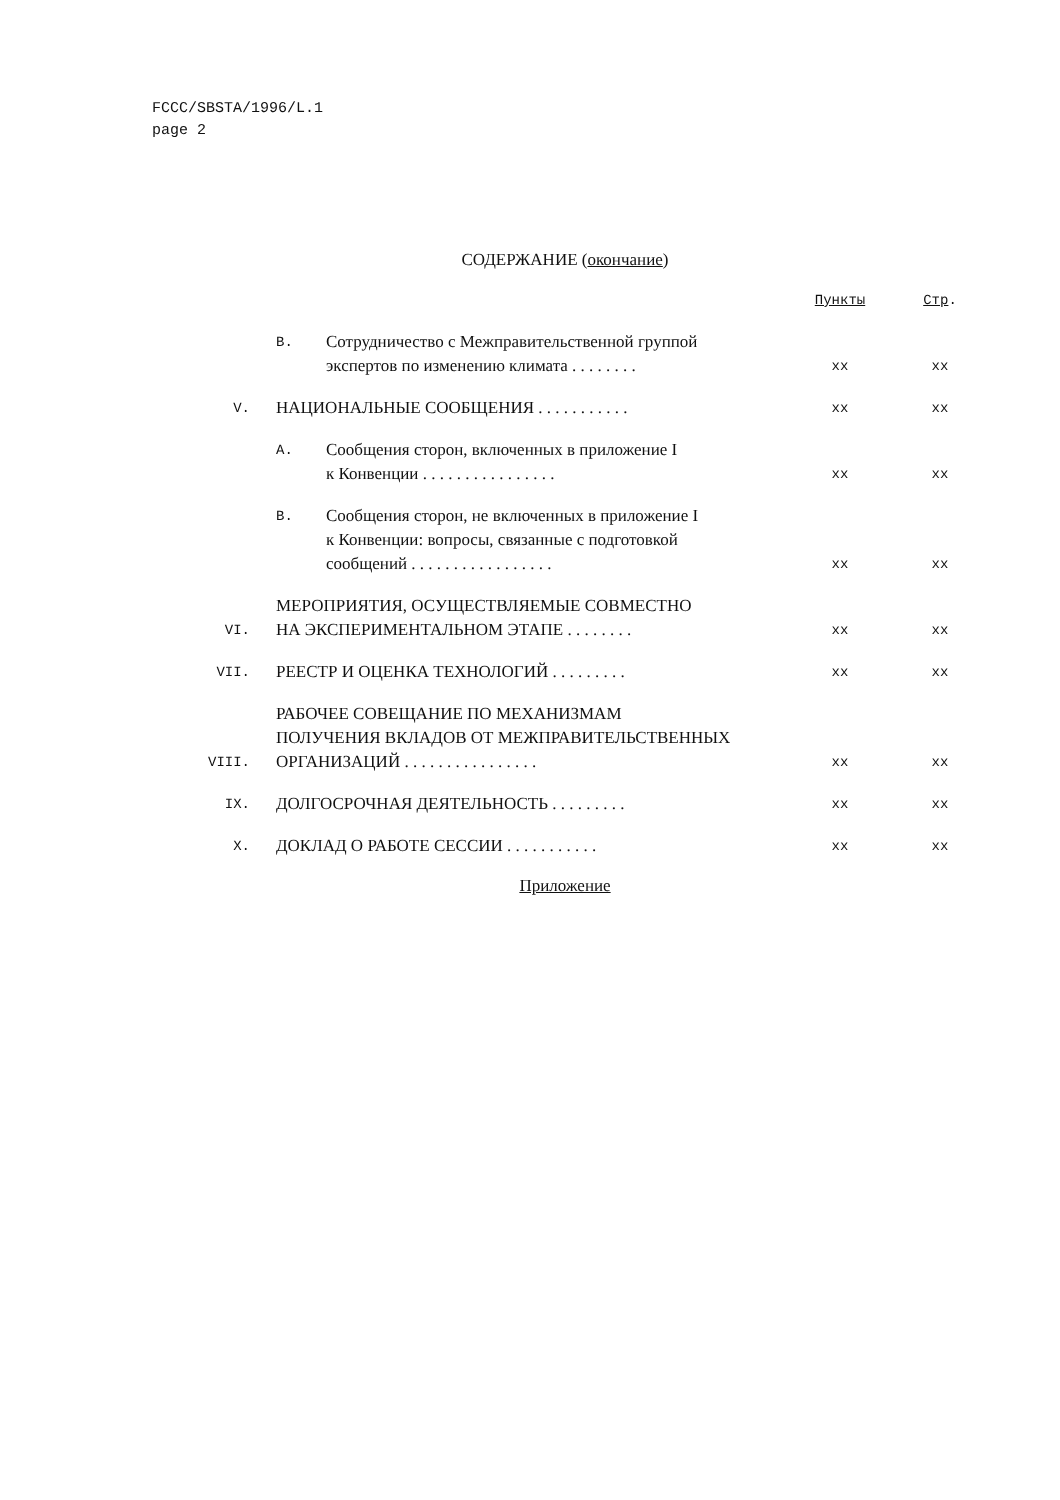FCCC/SBSTA/1996/L.1
page 2
СОДЕРЖАНИЕ (окончание)
| | | | Пункты | Стр . |
| | B. | Сотрудничество с Межправительственной группой экспертов по изменению климата . . . . . . . . | xx | xx |
| V. | НАЦИОНАЛЬНЫЕ СООБЩЕНИЯ . . . . . . . . . . . | | xx | xx |
| | A. | Сообщения сторон, включенных в приложение I к Конвенции . . . . . . . . . . . . . . . . | xx | xx |
| | B. | Сообщения сторон, не включенных в приложение I к Конвенции: вопросы, связанные с подготовкой сообщений . . . . . . . . . . . . . . . . . | xx | xx |
| VI. | МЕРОПРИЯТИЯ, ОСУЩЕСТВЛЯЕМЫЕ СОВМЕСТНО НА ЭКСПЕРИМЕНТАЛЬНОМ ЭТАПЕ . . . . . . . . | | xx | xx |
| VII. | РЕЕСТР И ОЦЕНКА ТЕХНОЛОГИЙ . . . . . . . . . | | xx | xx |
| VIII. | РАБОЧЕЕ СОВЕЩАНИЕ ПО МЕХАНИЗМАМ ПОЛУЧЕНИЯ ВКЛАДОВ ОТ МЕЖПРАВИТЕЛЬСТВЕННЫХ ОРГАНИЗАЦИЙ . . . . . . . . . . . . . . . . | | xx | xx |
| IX. | ДОЛГОСРОЧНАЯ ДЕЯТЕЛЬНОСТЬ . . . . . . . . . | | xx | xx |
| X. | ДОКЛАД О РАБОТЕ СЕССИИ . . . . . . . . . . . | | xx | xx |
Приложение